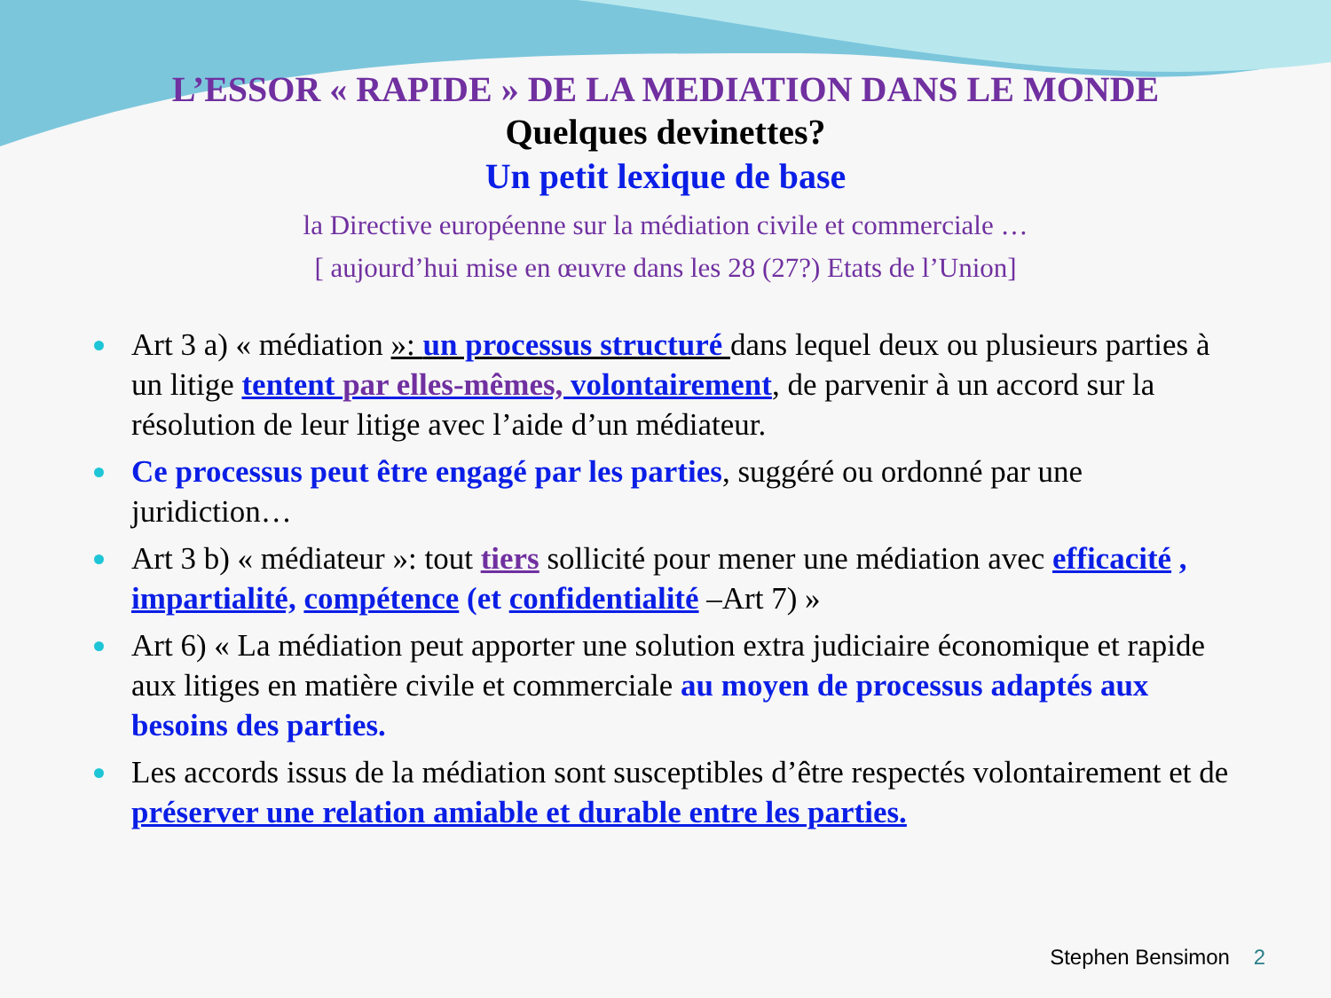L’ESSOR « RAPIDE » DE LA MEDIATION DANS LE MONDE
Quelques devinettes?
Un petit lexique de base
la Directive européenne sur la médiation civile et commerciale …
[ aujourd’hui mise en œuvre dans les 28 (27?) Etats de l’Union]
Art 3 a) « médiation »: un processus structuré dans lequel deux ou plusieurs parties à un litige tentent par elles-mêmes, volontairement, de parvenir à un accord sur la résolution de leur litige avec l’aide d’un médiateur.
Ce processus peut être engagé par les parties, suggéré ou ordonné par une juridiction…
Art 3 b) « médiateur »: tout tiers sollicité pour mener une médiation avec efficacité , impartialité, compétence (et confidentialité –Art 7) »
Art 6) « La médiation peut apporter une solution extra judiciaire économique et rapide aux litiges en matière civile et commerciale au moyen de processus adaptés aux besoins des parties.
Les accords issus de la médiation sont susceptibles d’être respectés volontairement et de préserver une relation amiable et durable entre les parties.
Stephen Bensimon 2